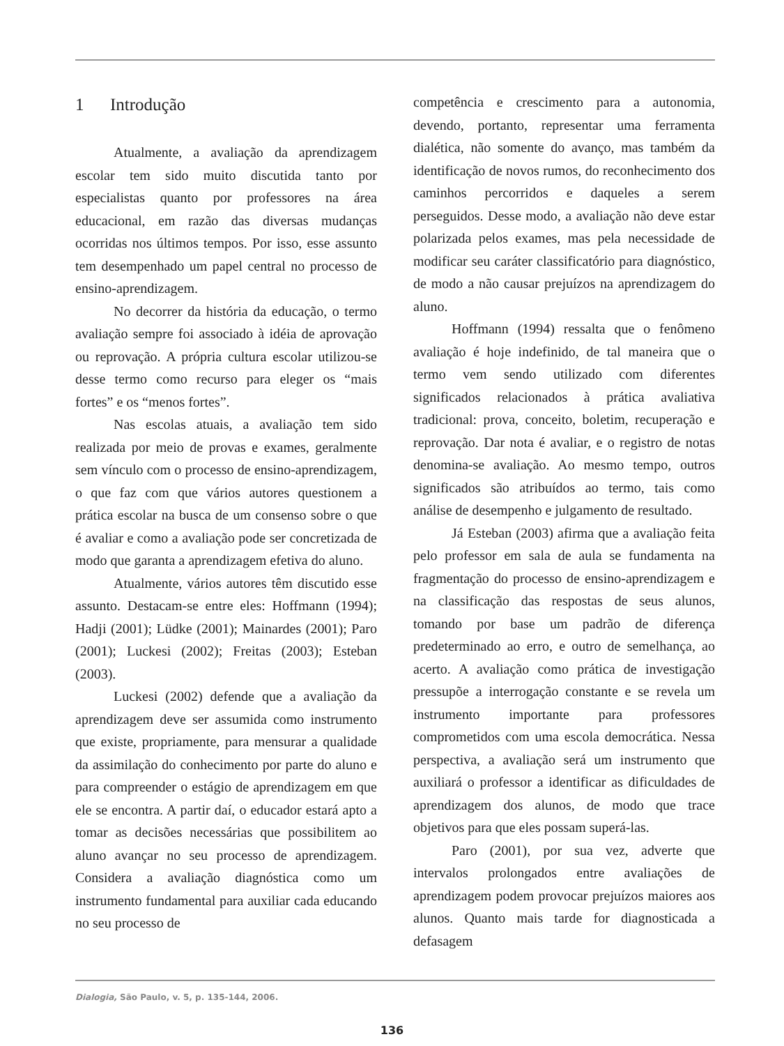1 Introdução
Atualmente, a avaliação da aprendizagem escolar tem sido muito discutida tanto por especialistas quanto por professores na área educacional, em razão das diversas mudanças ocorridas nos últimos tempos. Por isso, esse assunto tem desempenhado um papel central no processo de ensino-aprendizagem.
No decorrer da história da educação, o termo avaliação sempre foi associado à idéia de aprovação ou reprovação. A própria cultura escolar utilizou-se desse termo como recurso para eleger os “mais fortes” e os “menos fortes”.
Nas escolas atuais, a avaliação tem sido realizada por meio de provas e exames, geralmente sem vínculo com o processo de ensino-aprendizagem, o que faz com que vários autores questionem a prática escolar na busca de um consenso sobre o que é avaliar e como a avaliação pode ser concretizada de modo que garanta a aprendizagem efetiva do aluno.
Atualmente, vários autores têm discutido esse assunto. Destacam-se entre eles: Hoffmann (1994); Hadji (2001); Lüdke (2001); Mainardes (2001); Paro (2001); Luckesi (2002); Freitas (2003); Esteban (2003).
Luckesi (2002) defende que a avaliação da aprendizagem deve ser assumida como instrumento que existe, propriamente, para mensurar a qualidade da assimilação do conhecimento por parte do aluno e para compreender o estágio de aprendizagem em que ele se encontra. A partir daí, o educador estará apto a tomar as decisões necessárias que possibilitem ao aluno avançar no seu processo de aprendizagem. Considera a avaliação diagnóstica como um instrumento fundamental para auxiliar cada educando no seu processo de
competência e crescimento para a autonomia, devendo, portanto, representar uma ferramenta dialética, não somente do avanço, mas também da identificação de novos rumos, do reconhecimento dos caminhos percorridos e daqueles a serem perseguidos. Desse modo, a avaliação não deve estar polarizada pelos exames, mas pela necessidade de modificar seu caráter classificatório para diagnóstico, de modo a não causar prejuízos na aprendizagem do aluno.
Hoffmann (1994) ressalta que o fenômeno avaliação é hoje indefinido, de tal maneira que o termo vem sendo utilizado com diferentes significados relacionados à prática avaliativa tradicional: prova, conceito, boletim, recuperação e reprovação. Dar nota é avaliar, e o registro de notas denomina-se avaliação. Ao mesmo tempo, outros significados são atribuídos ao termo, tais como análise de desempenho e julgamento de resultado.
Já Esteban (2003) afirma que a avaliação feita pelo professor em sala de aula se fundamenta na fragmentação do processo de ensino-aprendizagem e na classificação das respostas de seus alunos, tomando por base um padrão de diferença predeterminado ao erro, e outro de semelhança, ao acerto. A avaliação como prática de investigação pressupõe a interrogação constante e se revela um instrumento importante para professores comprometidos com uma escola democrática. Nessa perspectiva, a avaliação será um instrumento que auxiliará o professor a identificar as dificuldades de aprendizagem dos alunos, de modo que trace objetivos para que eles possam superá-las.
Paro (2001), por sua vez, adverte que intervalos prolongados entre avaliações de aprendizagem podem provocar prejuízos maiores aos alunos. Quanto mais tarde for diagnosticada a defasagem
Dialogia, São Paulo, v. 5, p. 135-144, 2006.
136